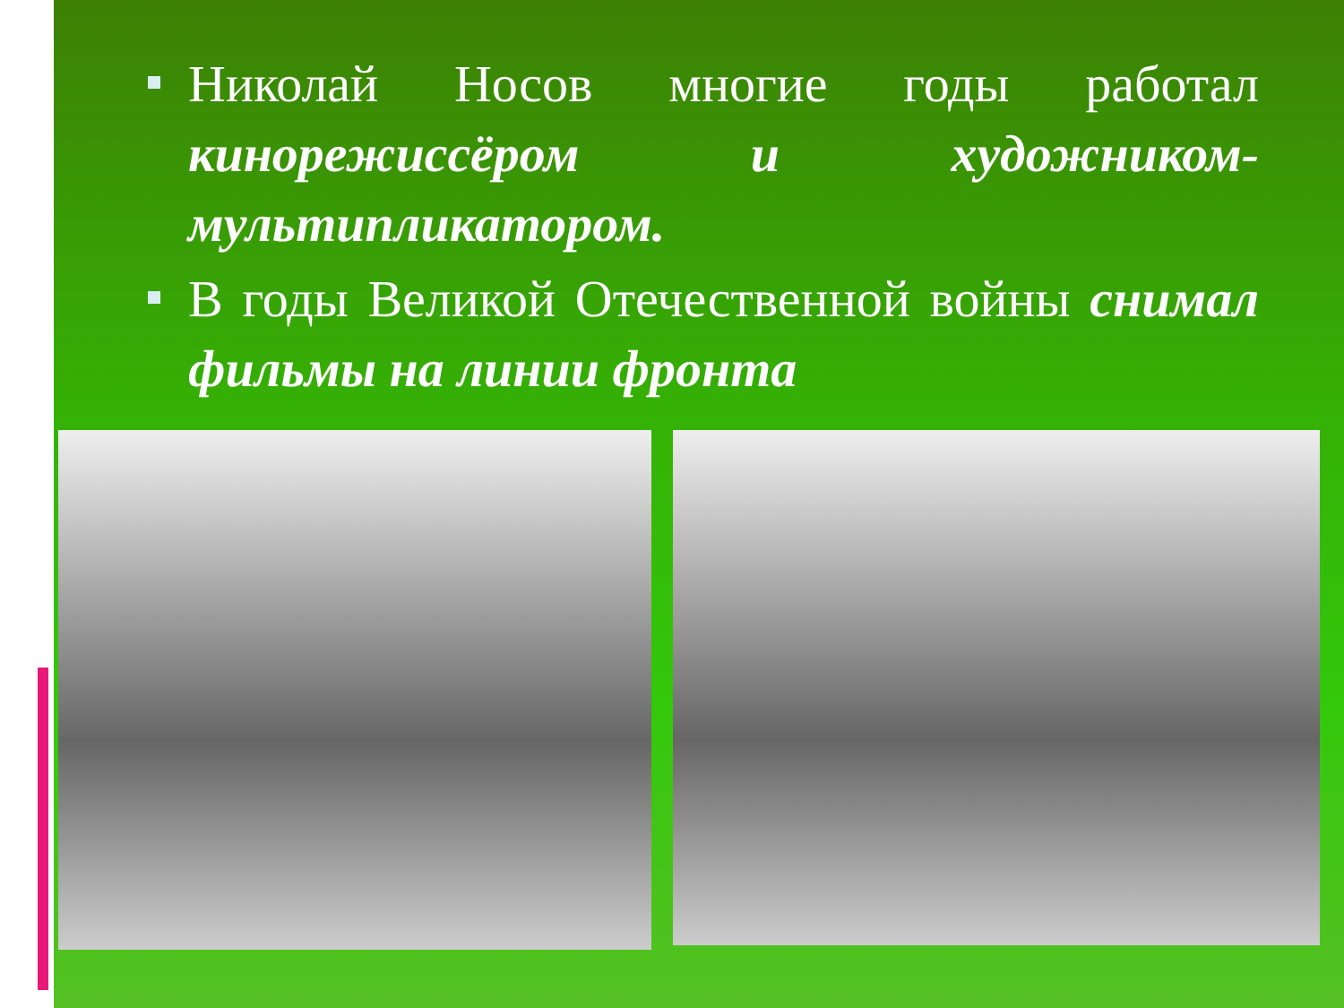Николай Носов многие годы работал кинорежиссёром и художником-мультипликатором.
В годы Великой Отечественной войны снимал фильмы на линии фронта